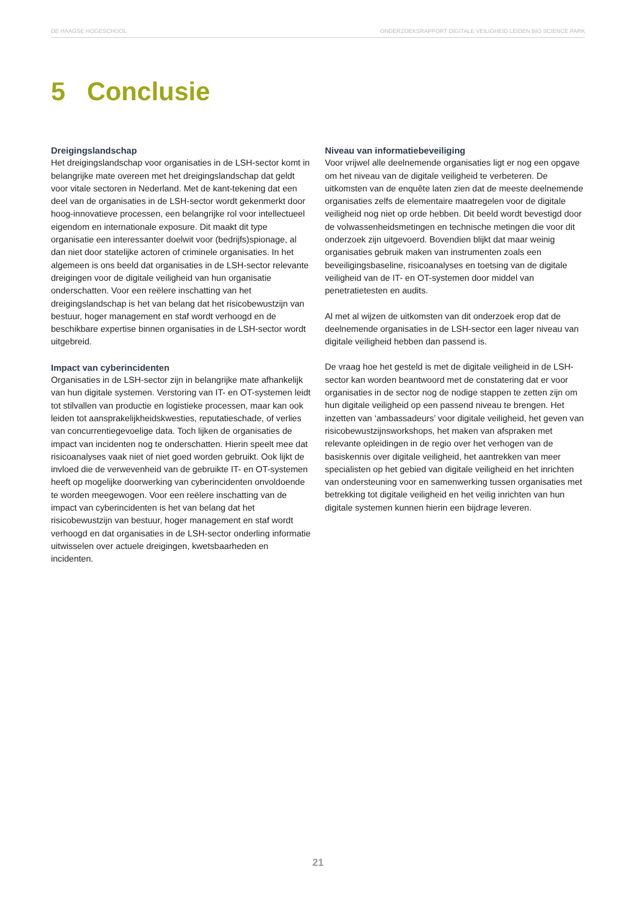DE HAAGSE HOGESCHOOL ONDERZOEKSRAPPORT DIGITALE VEILIGHEID LEIDEN BIO SCIENCE PARK
5 Conclusie
Dreigingslandschap
Het dreigingslandschap voor organisaties in de LSH-sector komt in belangrijke mate overeen met het dreigingslandschap dat geldt voor vitale sectoren in Nederland. Met de kant-tekening dat een deel van de organisaties in de LSH-sector wordt gekenmerkt door hoog-innovatieve processen, een belangrijke rol voor intellectueel eigendom en internationale exposure. Dit maakt dit type organisatie een interessanter doelwit voor (bedrijfs)spionage, al dan niet door statelijke actoren of criminele organisaties. In het algemeen is ons beeld dat organisaties in de LSH-sector relevante dreigingen voor de digitale veiligheid van hun organisatie onderschatten. Voor een reëlere inschatting van het dreigingslandschap is het van belang dat het risicobewustzijn van bestuur, hoger management en staf wordt verhoogd en de beschikbare expertise binnen organisaties in de LSH-sector wordt uitgebreid.
Impact van cyberincidenten
Organisaties in de LSH-sector zijn in belangrijke mate afhankelijk van hun digitale systemen. Verstoring van IT- en OT-systemen leidt tot stilvallen van productie en logistieke processen, maar kan ook leiden tot aansprakelijkheidskwesties, reputatieschade, of verlies van concurrentiegevoelige data. Toch lijken de organisaties de impact van incidenten nog te onderschatten. Hierin speelt mee dat risicoanalyses vaak niet of niet goed worden gebruikt. Ook lijkt de invloed die de verwevenheid van de gebruikte IT- en OT-systemen heeft op mogelijke doorwerking van cyberincidenten onvoldoende te worden meegewogen. Voor een reëlere inschatting van de impact van cyberincidenten is het van belang dat het risicobewustzijn van bestuur, hoger management en staf wordt verhoogd en dat organisaties in de LSH-sector onderling informatie uitwisselen over actuele dreigingen, kwetsbaarheden en incidenten.
Niveau van informatiebeveiliging
Voor vrijwel alle deelnemende organisaties ligt er nog een opgave om het niveau van de digitale veiligheid te verbeteren. De uitkomsten van de enquête laten zien dat de meeste deelnemende organisaties zelfs de elementaire maatregelen voor de digitale veiligheid nog niet op orde hebben. Dit beeld wordt bevestigd door de volwassenheidsmetingen en technische metingen die voor dit onderzoek zijn uitgevoerd. Bovendien blijkt dat maar weinig organisaties gebruik maken van instrumenten zoals een beveiligingsbaseline, risicoanalyses en toetsing van de digitale veiligheid van de IT- en OT-systemen door middel van penetratietesten en audits.
Al met al wijzen de uitkomsten van dit onderzoek erop dat de deelnemende organisaties in de LSH-sector een lager niveau van digitale veiligheid hebben dan passend is.
De vraag hoe het gesteld is met de digitale veiligheid in de LSH-sector kan worden beantwoord met de constatering dat er voor organisaties in de sector nog de nodige stappen te zetten zijn om hun digitale veiligheid op een passend niveau te brengen. Het inzetten van ‘ambassadeurs’ voor digitale veiligheid, het geven van risicobewustzijnsworkshops, het maken van afspraken met relevante opleidingen in de regio over het verhogen van de basiskennis over digitale veiligheid, het aantrekken van meer specialisten op het gebied van digitale veiligheid en het inrichten van ondersteuning voor en samenwerking tussen organisaties met betrekking tot digitale veiligheid en het veilig inrichten van hun digitale systemen kunnen hierin een bijdrage leveren.
21